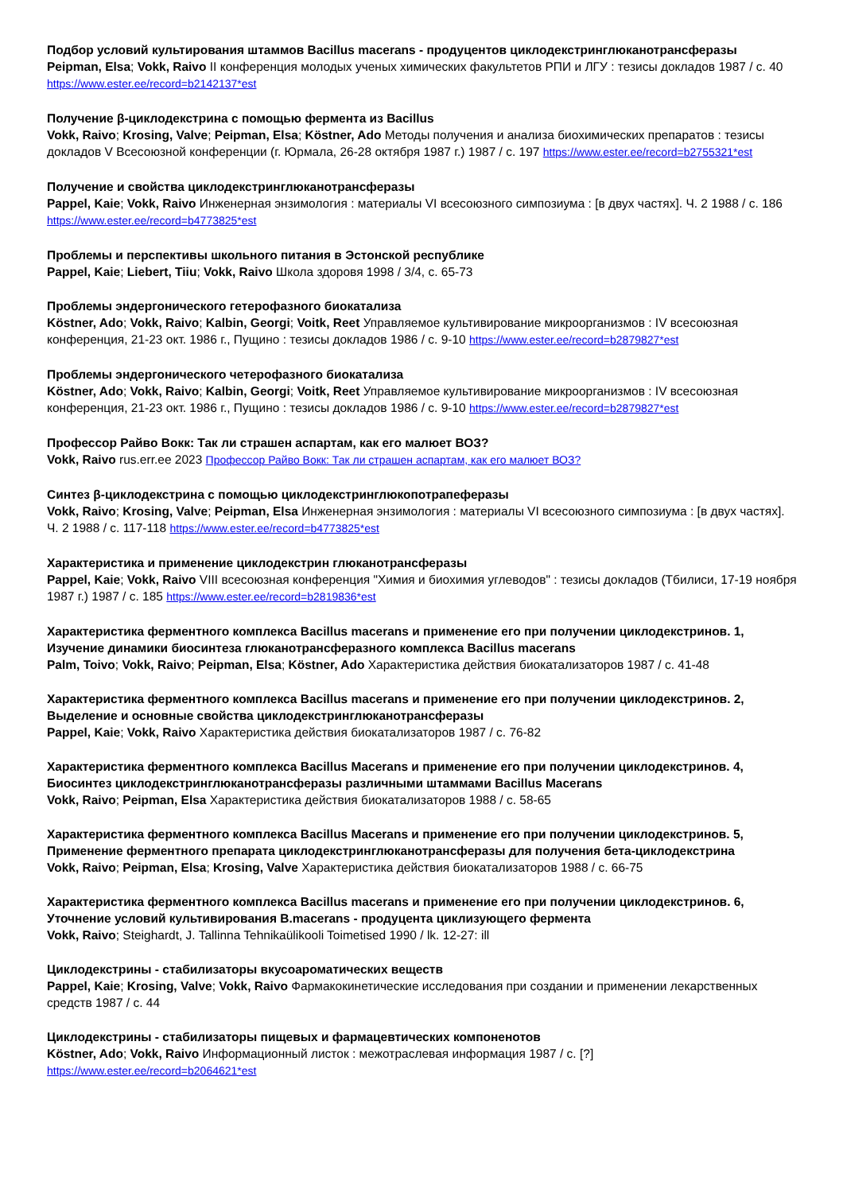Подбор условий культирования штаммов Bacillus macerans - продуцентов циклодекстринглюканотрансферазы
Peipman, Elsa; Vokk, Raivo II конференция молодых ученых химических факультетов РПИ и ЛГУ : тезисы докладов 1987 / c. 40 https://www.ester.ee/record=b2142137*est
Получение β-циклодекстрина с помощью фермента из Bacillus
Vokk, Raivo; Krosing, Valve; Peipman, Elsa; Köstner, Ado Методы получения и анализа биохимических препаратов : тезисы докладов V Всесоюзной конференции (г. Юрмала, 26-28 октября 1987 г.) 1987 / c. 197 https://www.ester.ee/record=b2755321*est
Получение и свойства циклодекстринглюканотрансферазы
Pappel, Kaie; Vokk, Raivo Инженерная энзимология : материалы VI всесоюзного симпозиума : [в двух частях]. Ч. 2 1988 / c. 186 https://www.ester.ee/record=b4773825*est
Проблемы и перспективы школьного питания в Эстонской республике
Pappel, Kaie; Liebert, Tiiu; Vokk, Raivo Школа здоровя 1998 / 3/4, c. 65-73
Проблемы эндергонического гетерофазного биокатализа
Köstner, Ado; Vokk, Raivo; Kalbin, Georgi; Voitk, Reet Управляемое культивирование микроорганизмов : IV всесоюзная конференция, 21-23 окт. 1986 г., Пущино : тезисы докладов 1986 / c. 9-10 https://www.ester.ee/record=b2879827*est
Проблемы эндергонического четерофазного биокатализа
Köstner, Ado; Vokk, Raivo; Kalbin, Georgi; Voitk, Reet Управляемое культивирование микроорганизмов : IV всесоюзная конференция, 21-23 окт. 1986 г., Пущино : тезисы докладов 1986 / c. 9-10 https://www.ester.ee/record=b2879827*est
Профессор Райво Вокк: Так ли страшен аспартам, как его малюет ВОЗ?
Vokk, Raivo rus.err.ee 2023 Профессор Райво Вокк: Так ли страшен аспартам, как его малюет ВОЗ?
Синтез β-циклодекстрина с помощью циклодекстринглюкопотрапеферазы
Vokk, Raivo; Krosing, Valve; Peipman, Elsa Инженерная энзимология : материалы VI всесоюзного симпозиума : [в двух частях]. Ч. 2 1988 / c. 117-118 https://www.ester.ee/record=b4773825*est
Характеристика и применение циклодекстрин глюканотрансферазы
Pappel, Kaie; Vokk, Raivo VIII всесоюзная конференция "Химия и биохимия углеводов" : тезисы докладов (Тбилиси, 17-19 ноября 1987 г.) 1987 / c. 185 https://www.ester.ee/record=b2819836*est
Характеристика ферментного комплекса Bacillus macerans и применение его при получении циклодекстринов. 1, Изучение динамики биосинтеза глюканотрансферазного комплекса Bacillus macerans
Palm, Toivo; Vokk, Raivo; Peipman, Elsa; Köstner, Ado Характеристика действия биокатализаторов 1987 / c. 41-48
Характеристика ферментного комплекса Bacillus macerans и применение его при получении циклодекстринов. 2, Выделение и основные свойства циклодекстринглюканотрансферазы
Pappel, Kaie; Vokk, Raivo Характеристика действия биокатализаторов 1987 / c. 76-82
Характеристика ферментного комплекса Bacillus Macerans и применение его при получении циклодекстринов. 4, Биосинтез циклодекстринглюканотрансферазы различными штаммами Bacillus Macerans
Vokk, Raivo; Peipman, Elsa Характеристика действия биокатализаторов 1988 / c. 58-65
Характеристика ферментного комплекса Bacillus Macerans и применение его при получении циклодекстринов. 5, Применение ферментного препарата циклодекстринглюканотрансферазы для получения бета-циклодекстрина
Vokk, Raivo; Peipman, Elsa; Krosing, Valve Характеристика действия биокатализаторов 1988 / c. 66-75
Характеристика ферментного комплекса Bacillus macerans и применение его при получении циклодекстринов. 6, Уточнение условий культивирования B.macerans - продуцента циклизующего фермента
Vokk, Raivo; Steighardt, J. Tallinna Tehnikaülikooli Toimetised 1990 / lk. 12-27: ill
Циклодекстрины - стабилизаторы вкусоароматических веществ
Pappel, Kaie; Krosing, Valve; Vokk, Raivo Фармакокинетические исследования при создании и применении лекарственных средств 1987 / c. 44
Циклодекстрины - стабилизаторы пищевых и фармацевтических компоненотов
Köstner, Ado; Vokk, Raivo Информационный листок : межотраслевая информация 1987 / c. [?]
https://www.ester.ee/record=b2064621*est